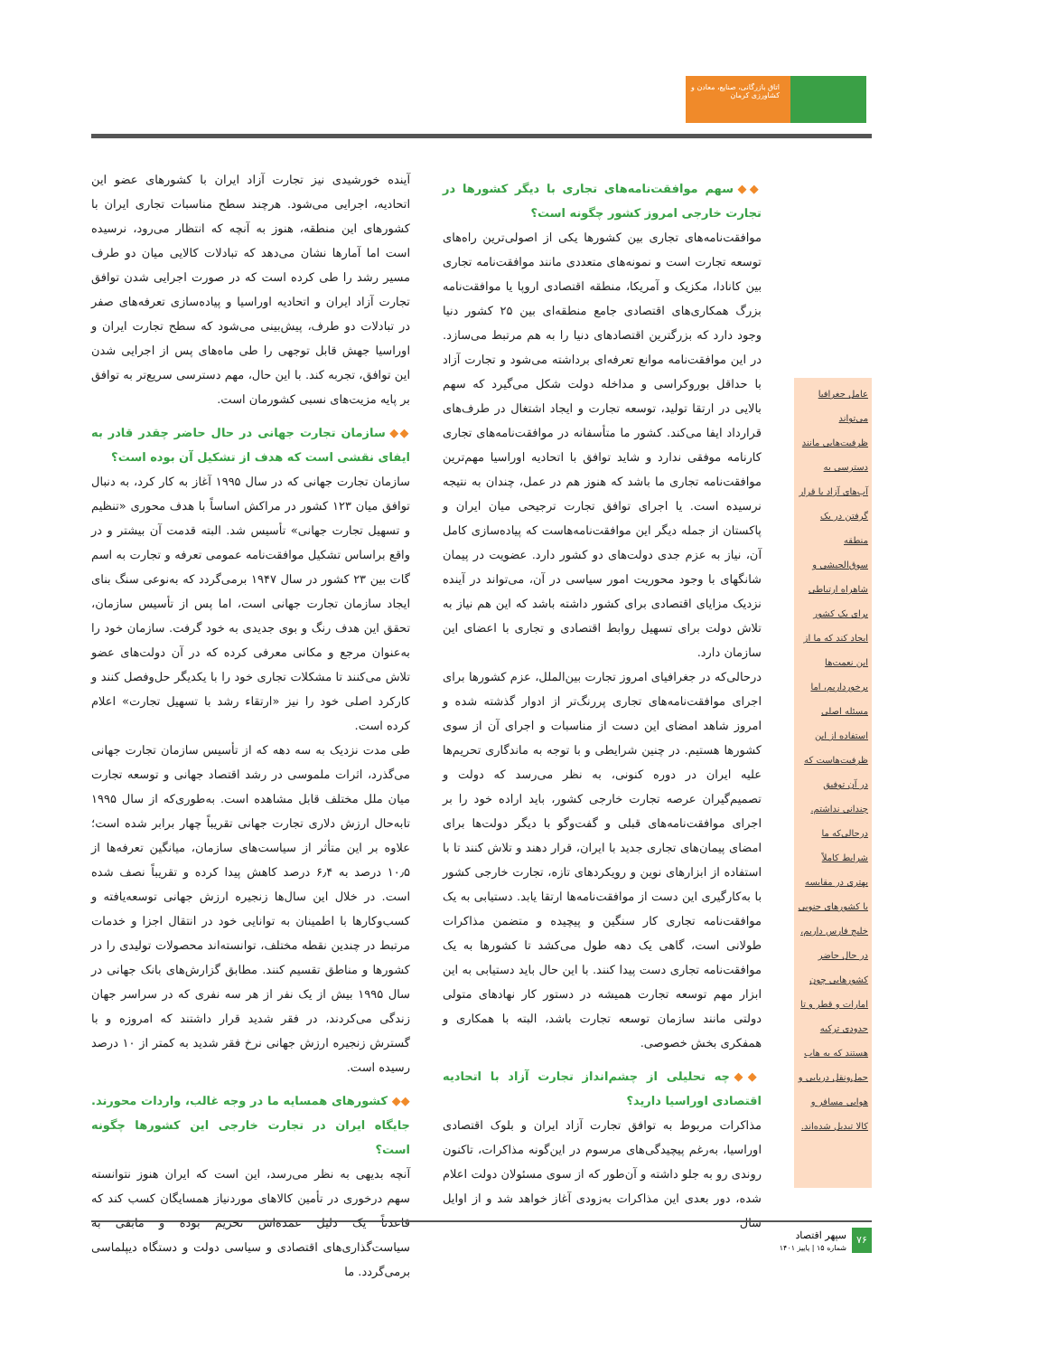اتاق بازرگانی، صنایع، معادن و کشاورزی کرمان
عامل جغرافیا می‌تواند ظرفیت‌هایی مانند دسترسی به آب‌های آزاد یا قرار گرفتن در یک منطقه سوق‌الجیشی و شاهراه ارتباطی برای یک کشور ایجاد کند که ما از این نعمت‌ها برخورداریم، اما مسئله اصلی استفاده از این ظرفیت‌هاست که در آن توفیق چندانی نداشتم. درحالی‌که ما شرایط کاملاً بهتری در مقایسه با کشورهای جنوبی خلیج فارس داریم، در حال حاضر کشورهایی چون امارات و قطر و تا حدودی ترکیه هستند که به هاب حمل‌ونقل دریایی و هوایی مسافر و کالا تبدیل شده‌اند.
◆◆ سهم موافقت‌نامه‌های تجاری با دیگر کشورها در تجارت خارجی امروز کشور چگونه است؟
موافقت‌نامه‌های تجاری بین کشورها یکی از اصولی‌ترین راه‌های توسعه تجارت است و نمونه‌های متعددی مانند موافقت‌نامه تجاری بین کانادا، مکزیک و آمریکا، منطقه اقتصادی اروپا یا موافقت‌نامه بزرگ همکاری‌های اقتصادی جامع منطقه‌ای بین ۲۵ کشور دنیا وجود دارد که بزرگترین اقتصادهای دنیا را به هم مرتبط می‌سازد. در این موافقت‌نامه موانع تعرفه‌ای برداشته می‌شود و تجارت آزاد با حداقل بوروکراسی و مداخله دولت شکل می‌گیرد که سهم بالایی در ارتقا تولید، توسعه تجارت و ایجاد اشتغال در طرف‌های قرارداد ایفا می‌کند. کشور ما متأسفانه در موافقت‌نامه‌های تجاری کارنامه موفقی ندارد و شاید توافق با اتحادیه اوراسیا مهم‌ترین موافقت‌نامه تجاری ما باشد که هنوز هم در عمل، چندان به نتیجه نرسیده است. یا اجرای توافق تجارت ترجیحی میان ایران و پاکستان از جمله دیگر این موافقت‌نامه‌هاست که پیاده‌سازی کامل آن، نیاز به عزم جدی دولت‌های دو کشور دارد. عضویت در پیمان شانگهای با وجود محوریت امور سیاسی در آن، می‌تواند در آینده نزدیک مزایای اقتصادی برای کشور داشته باشد که این هم نیاز به تلاش دولت برای تسهیل روابط اقتصادی و تجاری با اعضای این سازمان دارد.
درحالی‌که در جغرافیای امروز تجارت بین‌الملل، عزم کشورها برای اجرای موافقت‌نامه‌های تجاری پررنگ‌تر از ادوار گذشته شده و امروز شاهد امضای این دست از مناسبات و اجرای آن از سوی کشورها هستیم. در چنین شرایطی و با توجه به ماندگاری تحریم‌ها علیه ایران در دوره کنونی، به نظر می‌رسد که دولت و تصمیم‌گیران عرصه تجارت خارجی کشور، باید اراده خود را بر اجرای موافقت‌نامه‌های قبلی و گفت‌وگو با دیگر دولت‌ها برای امضای پیمان‌های تجاری جدید با ایران، قرار دهند و تلاش کنند تا با استفاده از ابزارهای نوین و رویکردهای تازه، تجارت خارجی کشور با به‌کارگیری این دست از موافقت‌نامه‌ها ارتقا یابد. دستیابی به یک موافقت‌نامه تجاری کار سنگین و پیچیده و متضمن مذاکرات طولانی است، گاهی یک دهه طول می‌کشد تا کشورها به یک موافقت‌نامه تجاری دست پیدا کنند. با این حال باید دستیابی به این ابزار مهم توسعه تجارت همیشه در دستور کار نهادهای متولی دولتی مانند سازمان توسعه تجارت باشد، البته با همکاری و همفکری بخش خصوصی.
◆◆ چه تحلیلی از چشم‌انداز تجارت آزاد با اتحادیه اقتصادی اوراسیا دارید؟
مذاکرات مربوط به توافق تجارت آزاد ایران و بلوک اقتصادی اوراسیا، به‌رغم پیچیدگی‌های مرسوم در این‌گونه مذاکرات، تاکنون روندی رو به جلو داشته و آن‌طور که از سوی مسئولان دولت اعلام شده، دور بعدی این مذاکرات به‌زودی آغاز خواهد شد و از اوایل سال
آینده خورشیدی نیز تجارت آزاد ایران با کشورهای عضو این اتحادیه، اجرایی می‌شود. هرچند سطح مناسبات تجاری ایران با کشورهای این منطقه، هنوز به آنچه که انتظار می‌رود، نرسیده است اما آمارها نشان می‌دهد که تبادلات کالایی میان دو طرف مسیر رشد را طی کرده است که در صورت اجرایی شدن توافق تجارت آزاد ایران و اتحادیه اوراسیا و پیاده‌سازی تعرفه‌های صفر در تبادلات دو طرف، پیش‌بینی می‌شود که سطح تجارت ایران و اوراسیا جهش قابل توجهی را طی ماه‌های پس از اجرایی شدن این توافق، تجربه کند. با این حال، مهم دسترسی سریع‌تر به توافق بر پایه مزیت‌های نسبی کشورمان است.
◆◆ سازمان تجارت جهانی در حال حاضر چقدر قادر به ایفای نقشی است که هدف از تشکیل آن بوده است؟
سازمان تجارت جهانی که در سال ۱۹۹۵ آغاز به کار کرد، به دنبال توافق میان ۱۲۳ کشور در مراکش اساساً با هدف محوری «تنظیم و تسهیل تجارت جهانی» تأسیس شد. البته قدمت آن بیشتر و در واقع براساس تشکیل موافقت‌نامه عمومی تعرفه و تجارت به اسم گات بین ۲۳ کشور در سال ۱۹۴۷ برمی‌گردد که به‌نوعی سنگ بنای ایجاد سازمان تجارت جهانی است، اما پس از تأسیس سازمان، تحقق این هدف رنگ و بوی جدیدی به خود گرفت. سازمان خود را به‌عنوان مرجع و مکانی معرفی کرده که در آن دولت‌های عضو تلاش می‌کنند تا مشکلات تجاری خود را با یکدیگر حل‌وفصل کنند و کارکرد اصلی خود را نیز «ارتقاء رشد با تسهیل تجارت» اعلام کرده است.
طی مدت نزدیک به سه دهه که از تأسیس سازمان تجارت جهانی می‌گذرد، اثرات ملموسی در رشد اقتصاد جهانی و توسعه تجارت میان ملل مختلف قابل مشاهده است. به‌طوری‌که از سال ۱۹۹۵ تابه‌حال ارزش دلاری تجارت جهانی تقریباً چهار برابر شده است؛ علاوه بر این متأثر از سیاست‌های سازمان، میانگین تعرفه‌ها از ۱۰٫۵ درصد به ۶٫۴ درصد کاهش پیدا کرده و تقریباً نصف شده است. در خلال این سال‌ها زنجیره ارزش جهانی توسعه‌یافته و کسب‌وکارها با اطمینان به توانایی خود در انتقال اجزا و خدمات مرتبط در چندین نقطه مختلف، توانسته‌اند محصولات تولیدی را در کشورها و مناطق تقسیم کنند. مطابق گزارش‌های بانک جهانی در سال ۱۹۹۵ بیش از یک نفر از هر سه نفری که در سراسر جهان زندگی می‌کردند، در فقر شدید قرار داشتند که امروزه و با گسترش زنجیره ارزش جهانی نرخ فقر شدید به کمتر از ۱۰ درصد رسیده است.
◆◆ کشورهای همسایه ما در وجه غالب، واردات محورند. جایگاه ایران در تجارت خارجی این کشورها چگونه است؟
آنچه بدیهی به نظر می‌رسد، این است که ایران هنوز نتوانسته سهم درخوری در تأمین کالاهای موردنیاز همسایگان کسب کند که قاعدتاً یک دلیل عمده‌اش تحریم بوده و مابقی به سیاست‌گذاری‌های اقتصادی و سیاسی دولت و دستگاه دیپلماسی برمی‌گردد. ما
۷۶
سپهر اقتصاد
شماره ۱۵ | پاییز ۱۴۰۱